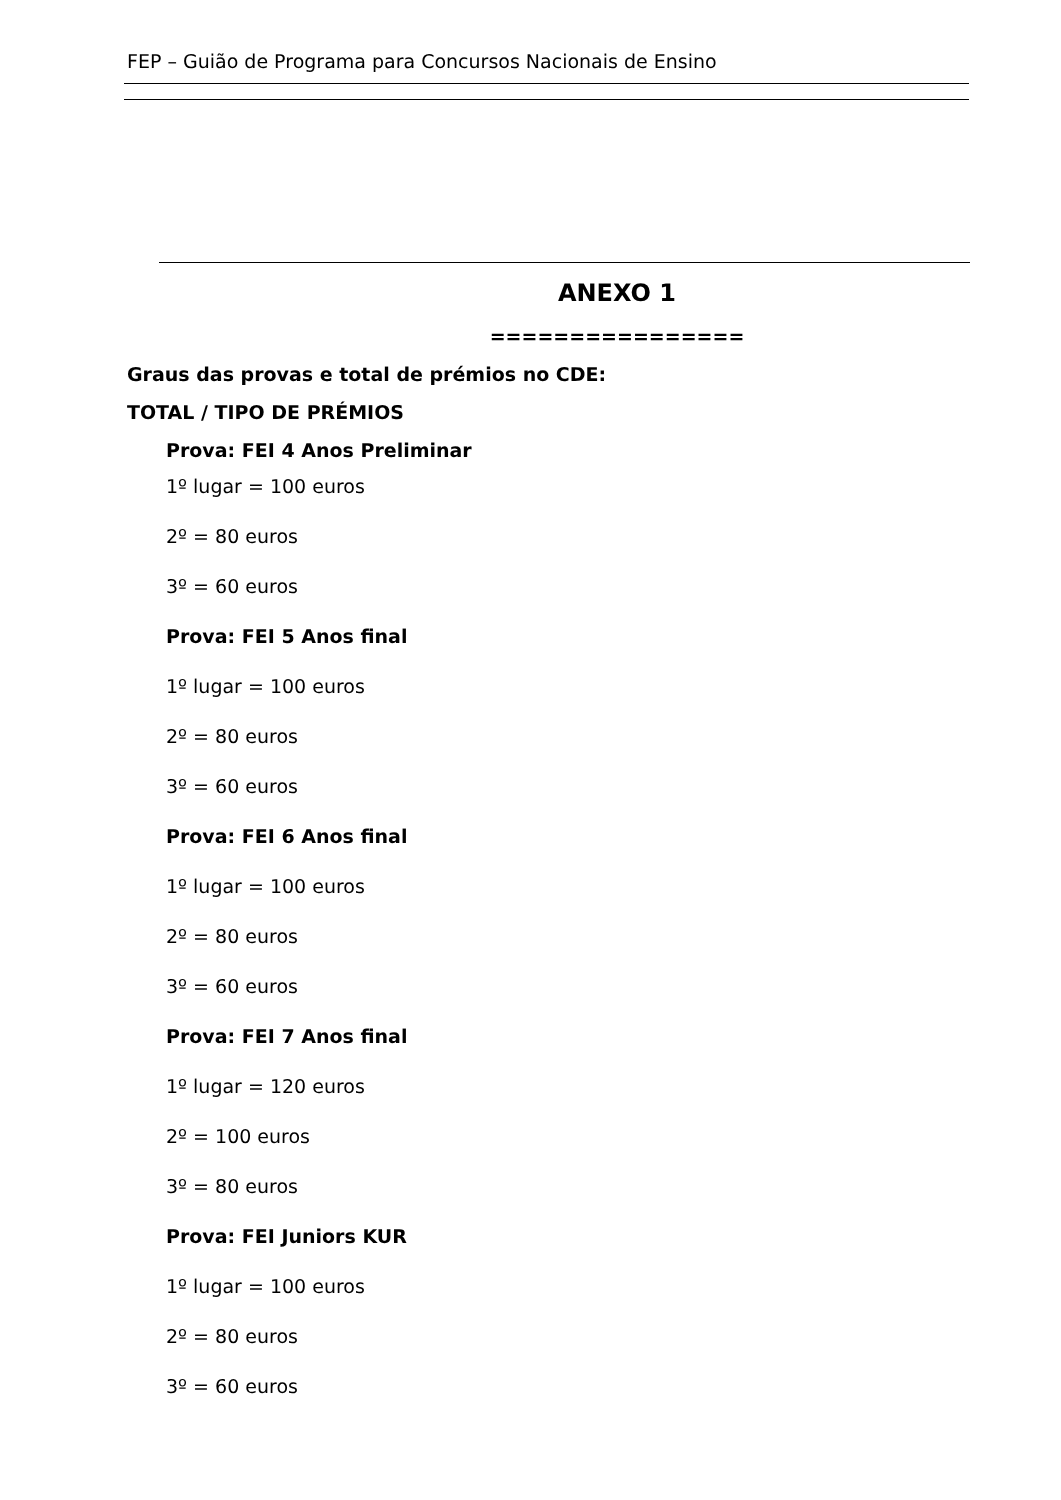FEP – Guião de Programa para Concursos Nacionais de Ensino
ANEXO 1
================
Graus das provas e total de prémios no CDE:
TOTAL / TIPO DE PRÉMIOS
Prova: FEI 4 Anos Preliminar
1º lugar = 100 euros
2º = 80 euros
3º = 60 euros
Prova: FEI 5 Anos final
1º lugar = 100 euros
2º = 80 euros
3º = 60 euros
Prova: FEI 6 Anos final
1º lugar = 100 euros
2º = 80 euros
3º = 60 euros
Prova: FEI 7 Anos final
1º lugar = 120 euros
2º = 100 euros
3º = 80 euros
Prova: FEI Juniors KUR
1º lugar = 100 euros
2º = 80 euros
3º = 60 euros